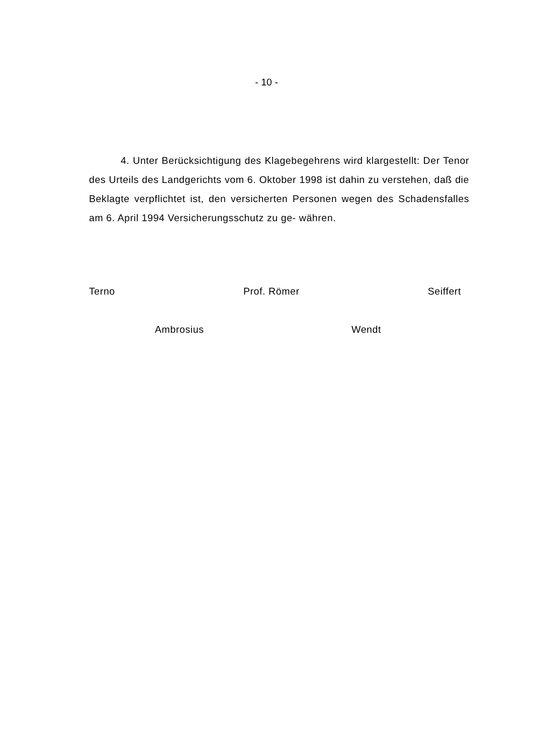- 10 -
4. Unter Berücksichtigung des Klagebegehrens wird klargestellt: Der Tenor des Urteils des Landgerichts vom 6. Oktober 1998 ist dahin zu verstehen, daß die Beklagte verpflichtet ist, den versicherten Personen wegen des Schadensfalles am 6. April 1994 Versicherungsschutz zu ge- währen.
Terno Prof. Römer Seiffert
Ambrosius Wendt